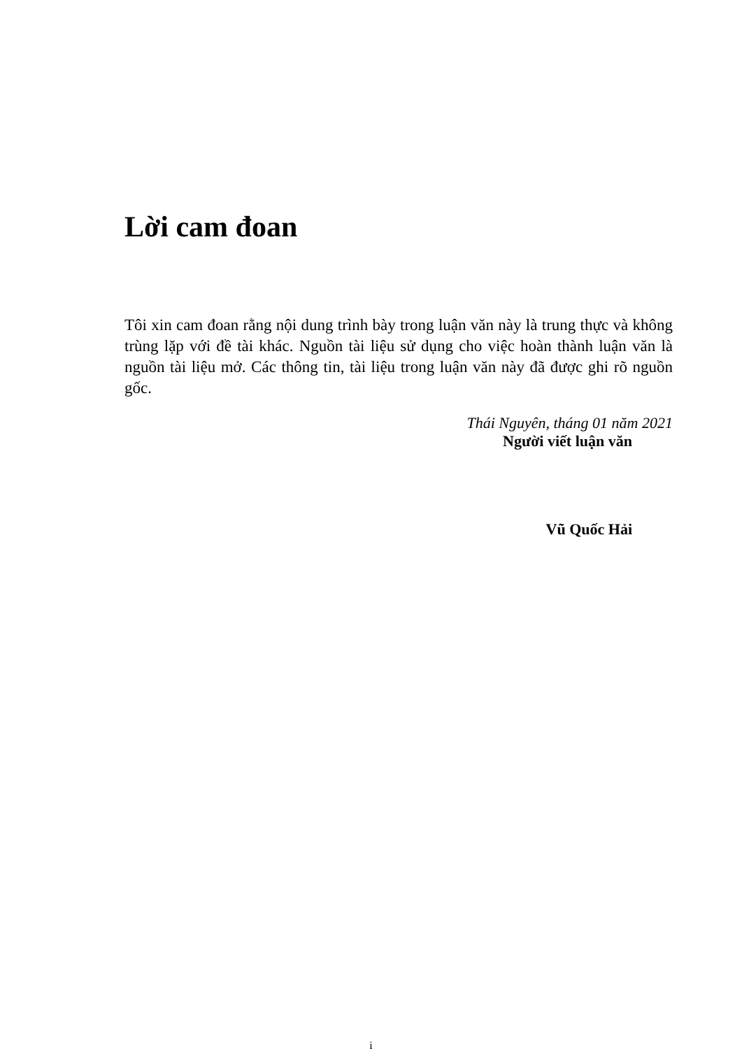Lời cam đoan
Tôi xin cam đoan rằng nội dung trình bày trong luận văn này là trung thực và không trùng lặp với đề tài khác. Nguồn tài liệu sử dụng cho việc hoàn thành luận văn là nguồn tài liệu mở. Các thông tin, tài liệu trong luận văn này đã được ghi rõ nguồn gốc.
Thái Nguyên, tháng 01 năm 2021
Người viết luận văn
Vũ Quốc Hải
i